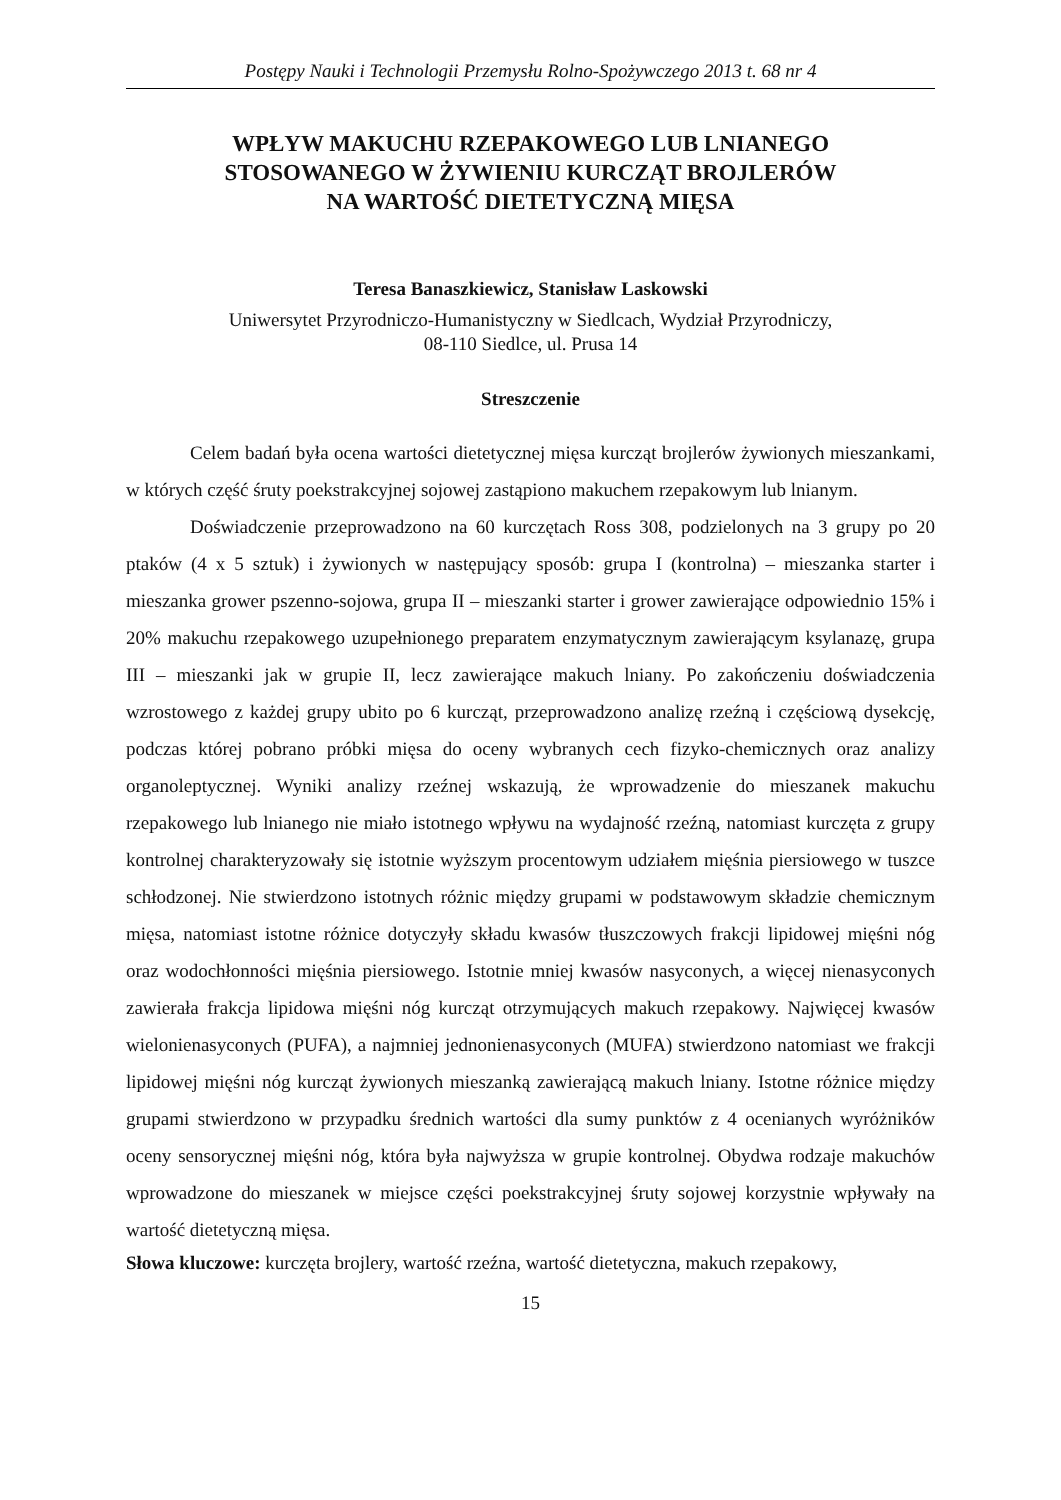Postępy Nauki i Technologii Przemysłu Rolno-Spożywczego 2013 t. 68 nr 4
WPŁYW MAKUCHU RZEPAKOWEGO LUB LNIANEGO
STOSOWANEGO W ŻYWIENIU KURCZĄT BROJLERÓW
NA WARTOŚĆ DIETETYCZNĄ MIĘSA
Teresa Banaszkiewicz, Stanisław Laskowski
Uniwersytet Przyrodniczo-Humanistyczny w Siedlcach, Wydział Przyrodniczy,
08-110 Siedlce, ul. Prusa 14
Streszczenie
Celem badań była ocena wartości dietetycznej mięsa kurcząt brojlerów żywionych mieszankami, w których część śruty poekstrakcyjnej sojowej zastąpiono makuchem rzepakowym lub lnianym.
Doświadczenie przeprowadzono na 60 kurczętach Ross 308, podzielonych na 3 grupy po 20 ptaków (4 x 5 sztuk) i żywionych w następujący sposób: grupa I (kontrolna) – mieszanka starter i mieszanka grower pszenno-sojowa, grupa II – mieszanki starter i grower zawierające odpowiednio 15% i 20% makuchu rzepakowego uzupełnionego preparatem enzymatycznym zawierającym ksylanazę, grupa III – mieszanki jak w grupie II, lecz zawierające makuch lniany. Po zakończeniu doświadczenia wzrostowego z każdej grupy ubito po 6 kurcząt, przeprowadzono analizę rzeźną i częściową dysekcję, podczas której pobrano próbki mięsa do oceny wybranych cech fizyko-chemicznych oraz analizy organoleptycznej. Wyniki analizy rzeźnej wskazują, że wprowadzenie do mieszanek makuchu rzepakowego lub lnianego nie miało istotnego wpływu na wydajność rzeźną, natomiast kurczęta z grupy kontrolnej charakteryzowały się istotnie wyższym procentowym udziałem mięśnia piersiowego w tuszce schłodzonej. Nie stwierdzono istotnych różnic między grupami w podstawowym składzie chemicznym mięsa, natomiast istotne różnice dotyczyły składu kwasów tłuszczowych frakcji lipidowej mięśni nóg oraz wodochłonności mięśnia piersiowego. Istotnie mniej kwasów nasyconych, a więcej nienasyconych zawierała frakcja lipidowa mięśni nóg kurcząt otrzymujących makuch rzepakowy. Najwięcej kwasów wielonienasyconych (PUFA), a najmniej jednonienasyconych (MUFA) stwierdzono natomiast we frakcji lipidowej mięśni nóg kurcząt żywionych mieszanką zawierającą makuch lniany. Istotne różnice między grupami stwierdzono w przypadku średnich wartości dla sumy punktów z 4 ocenianych wyróżników oceny sensorycznej mięśni nóg, która była najwyższa w grupie kontrolnej. Obydwa rodzaje makuchów wprowadzone do mieszanek w miejsce części poekstrakcyjnej śruty sojowej korzystnie wpływały na wartość dietetyczną mięsa.
Słowa kluczowe: kurczęta brojlery, wartość rzeźna, wartość dietetyczna, makuch rzepakowy,
15